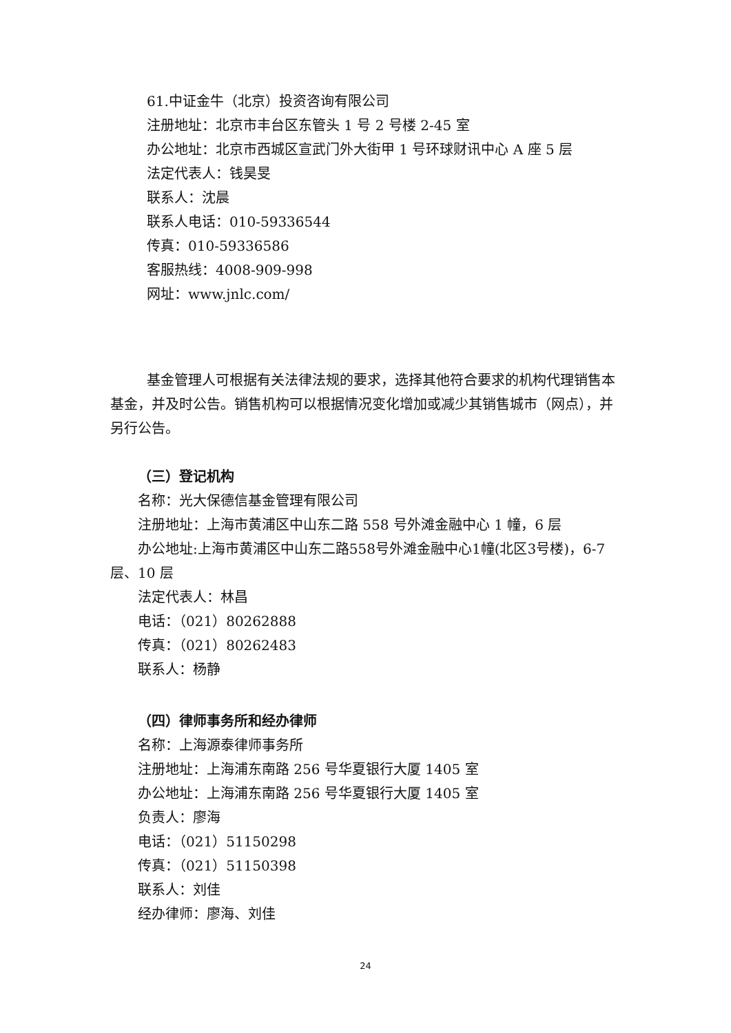61.中证金牛（北京）投资咨询有限公司
注册地址：北京市丰台区东管头 1 号 2 号楼 2-45 室
办公地址：北京市西城区宣武门外大街甲 1 号环球财讯中心 A 座 5 层
法定代表人：钱昊旻
联系人：沈晨
联系人电话：010-59336544
传真：010-59336586
客服热线：4008-909-998
网址：www.jnlc.com/
基金管理人可根据有关法律法规的要求，选择其他符合要求的机构代理销售本基金，并及时公告。销售机构可以根据情况变化增加或减少其销售城市（网点），并另行公告。
（三）登记机构
名称：光大保德信基金管理有限公司
注册地址：上海市黄浦区中山东二路 558 号外滩金融中心 1 幢，6 层
办公地址:上海市黄浦区中山东二路558号外滩金融中心1幢(北区3号楼)，6-7 层、10 层
法定代表人：林昌
电话：（021）80262888
传真：（021）80262483
联系人：杨静
（四）律师事务所和经办律师
名称：上海源泰律师事务所
注册地址：上海浦东南路 256 号华夏银行大厦 1405 室
办公地址：上海浦东南路 256 号华夏银行大厦 1405 室
负责人：廖海
电话：（021）51150298
传真：（021）51150398
联系人：刘佳
经办律师：廖海、刘佳
24